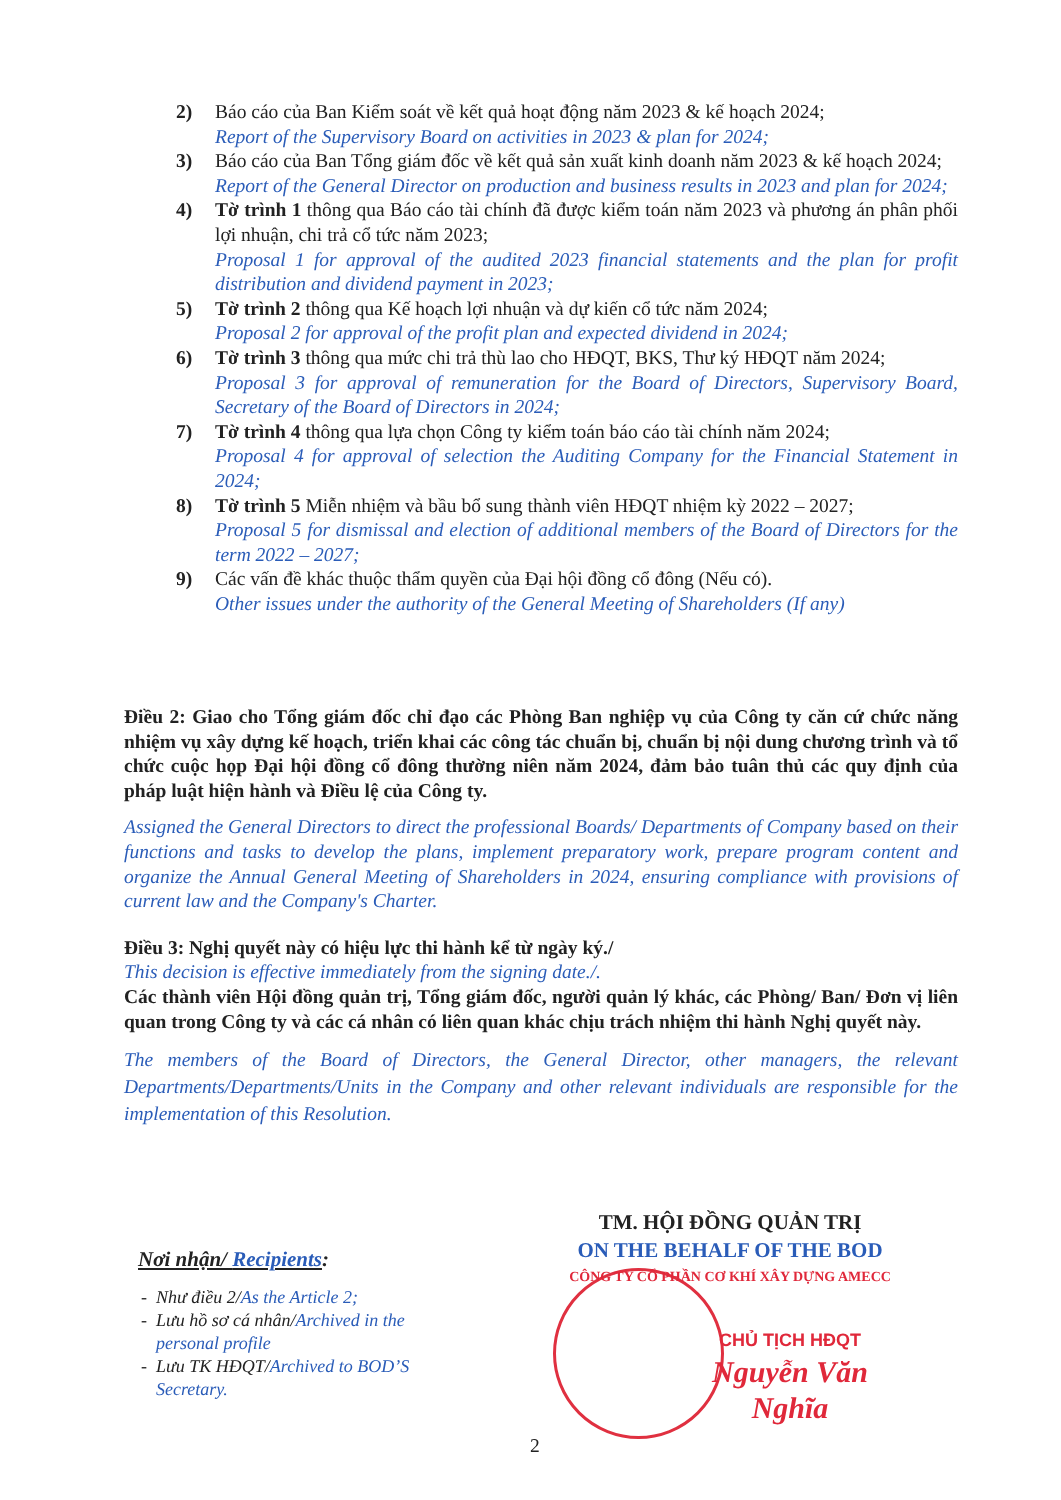2) Báo cáo của Ban Kiểm soát về kết quả hoạt động năm 2023 & kế hoạch 2024;
Report of the Supervisory Board on activities in 2023 & plan for 2024;
3) Báo cáo của Ban Tổng giám đốc về kết quả sản xuất kinh doanh năm 2023 & kế hoạch 2024;
Report of the General Director on production and business results in 2023 and plan for 2024;
4) Tờ trình 1 thông qua Báo cáo tài chính đã được kiểm toán năm 2023 và phương án phân phối lợi nhuận, chi trả cổ tức năm 2023;
Proposal 1 for approval of the audited 2023 financial statements and the plan for profit distribution and dividend payment in 2023;
5) Tờ trình 2 thông qua Kế hoạch lợi nhuận và dự kiến cổ tức năm 2024;
Proposal 2 for approval of the profit plan and expected dividend in 2024;
6) Tờ trình 3 thông qua mức chi trả thù lao cho HĐQT, BKS, Thư ký HĐQT năm 2024;
Proposal 3 for approval of remuneration for the Board of Directors, Supervisory Board, Secretary of the Board of Directors in 2024;
7) Tờ trình 4 thông qua lựa chọn Công ty kiểm toán báo cáo tài chính năm 2024;
Proposal 4 for approval of selection the Auditing Company for the Financial Statement in 2024;
8) Tờ trình 5 Miễn nhiệm và bầu bổ sung thành viên HĐQT nhiệm kỳ 2022 – 2027;
Proposal 5 for dismissal and election of additional members of the Board of Directors for the term 2022 – 2027;
9) Các vấn đề khác thuộc thẩm quyền của Đại hội đồng cổ đông (Nếu có).
Other issues under the authority of the General Meeting of Shareholders (If any)
Điều 2: Giao cho Tổng giám đốc chỉ đạo các Phòng Ban nghiệp vụ của Công ty căn cứ chức năng nhiệm vụ xây dựng kế hoạch, triển khai các công tác chuẩn bị, chuẩn bị nội dung chương trình và tổ chức cuộc họp Đại hội đồng cổ đông thường niên năm 2024, đảm bảo tuân thủ các quy định của pháp luật hiện hành và Điều lệ của Công ty.
Assigned the General Directors to direct the professional Boards/ Departments of Company based on their functions and tasks to develop the plans, implement preparatory work, prepare program content and organize the Annual General Meeting of Shareholders in 2024, ensuring compliance with provisions of current law and the Company's Charter.
Điều 3: Nghị quyết này có hiệu lực thi hành kể từ ngày ký./
This decision is effective immediately from the signing date./.
Các thành viên Hội đồng quản trị, Tổng giám đốc, người quản lý khác, các Phòng/ Ban/ Đơn vị liên quan trong Công ty và các cá nhân có liên quan khác chịu trách nhiệm thi hành Nghị quyết này.
The members of the Board of Directors, the General Director, other managers, the relevant Departments/Departments/Units in the Company and other relevant individuals are responsible for the implementation of this Resolution.
TM. HỘI ĐỒNG QUẢN TRỊ
ON THE BEHALF OF THE BOD
CÔNG TY CỔ PHẦN CƠ KHÍ XÂY DỰNG AMECC
CHỦ TỊCH HĐQT
Nguyễn Văn Nghĩa
Nơi nhận/ Recipients:
Như điều 2/As the Article 2;
Lưu hồ sơ cá nhân/Archived in the personal profile
Lưu TK HĐQT/Archived to BOD’S Secretary.
2